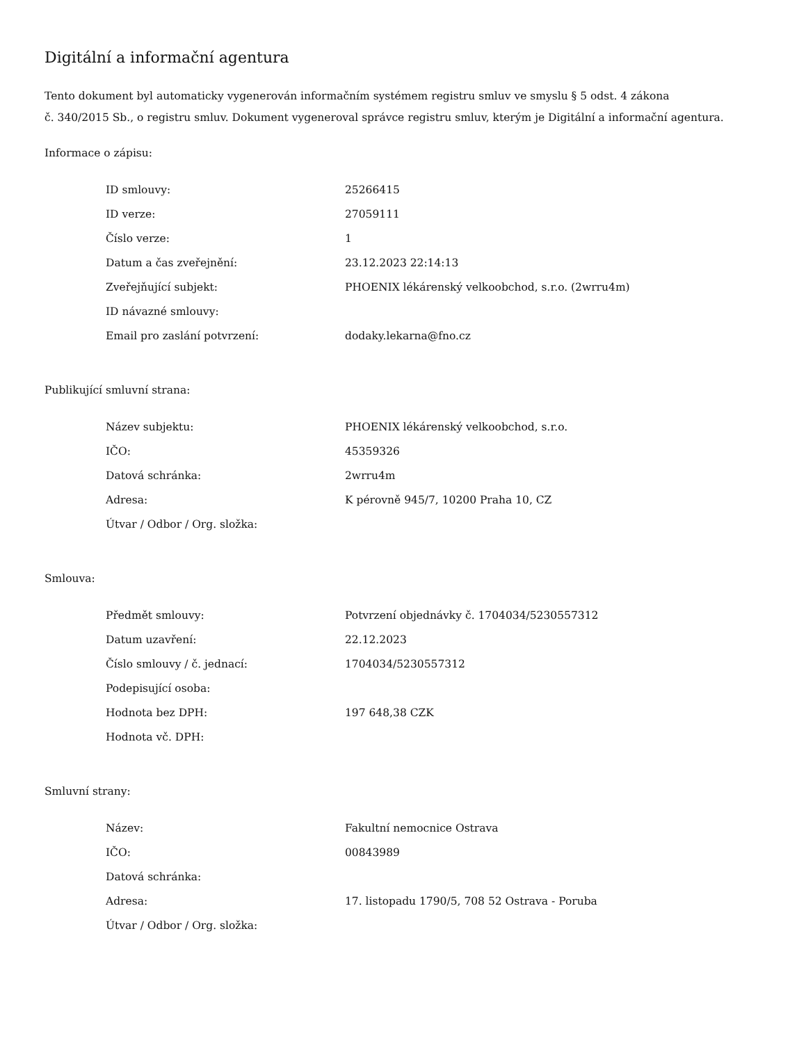Digitální a informační agentura
Tento dokument byl automaticky vygenerován informačním systémem registru smluv ve smyslu § 5 odst. 4 zákona
č. 340/2015 Sb., o registru smluv. Dokument vygeneroval správce registru smluv, kterým je Digitální a informační agentura.
Informace o zápisu:
| ID smlouvy: | 25266415 |
| ID verze: | 27059111 |
| Číslo verze: | 1 |
| Datum a čas zveřejnění: | 23.12.2023 22:14:13 |
| Zveřejňující subjekt: | PHOENIX lékárenský velkoobchod, s.r.o. (2wrru4m) |
| ID návazné smlouvy: | |
| Email pro zaslání potvrzení: | dodaky.lekarna@fno.cz |
Publikující smluvní strana:
| Název subjektu: | PHOENIX lékárenský velkoobchod, s.r.o. |
| IČO: | 45359326 |
| Datová schránka: | 2wrru4m |
| Adresa: | K pérovně 945/7, 10200 Praha 10, CZ |
| Útvar / Odbor / Org. složka: | |
Smlouva:
| Předmět smlouvy: | Potvrzení objednávky č. 1704034/5230557312 |
| Datum uzavření: | 22.12.2023 |
| Číslo smlouvy / č. jednací: | 1704034/5230557312 |
| Podepisující osoba: | |
| Hodnota bez DPH: | 197 648,38 CZK |
| Hodnota vč. DPH: | |
Smluvní strany:
| Název: | Fakultní nemocnice Ostrava |
| IČO: | 00843989 |
| Datová schránka: | |
| Adresa: | 17. listopadu 1790/5, 708 52 Ostrava - Poruba |
| Útvar / Odbor / Org. složka: | |